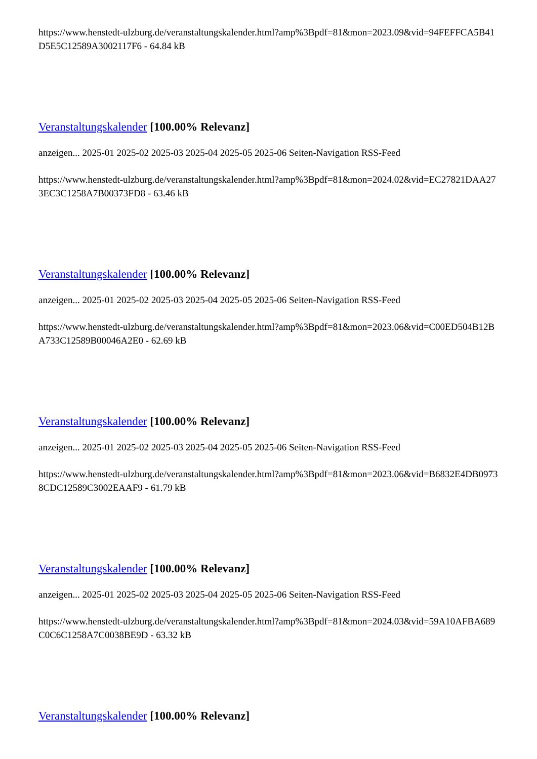https://www.henstedt-ulzburg.de/veranstaltungskalender.html?amp%3Bpdf=81&mon=2023.09&vid=94FEFFCA5B41D5E5C12589A3002117F6 - 64.84 kB
Veranstaltungskalender [100.00% Relevanz]
anzeigen... 2025-01 2025-02 2025-03 2025-04 2025-05 2025-06 Seiten-Navigation RSS-Feed
https://www.henstedt-ulzburg.de/veranstaltungskalender.html?amp%3Bpdf=81&mon=2024.02&vid=EC27821DAA273EC3C1258A7B00373FD8 - 63.46 kB
Veranstaltungskalender [100.00% Relevanz]
anzeigen... 2025-01 2025-02 2025-03 2025-04 2025-05 2025-06 Seiten-Navigation RSS-Feed
https://www.henstedt-ulzburg.de/veranstaltungskalender.html?amp%3Bpdf=81&mon=2023.06&vid=C00ED504B12BA733C12589B00046A2E0 - 62.69 kB
Veranstaltungskalender [100.00% Relevanz]
anzeigen... 2025-01 2025-02 2025-03 2025-04 2025-05 2025-06 Seiten-Navigation RSS-Feed
https://www.henstedt-ulzburg.de/veranstaltungskalender.html?amp%3Bpdf=81&mon=2023.06&vid=B6832E4DB09738CDC12589C3002EAAF9 - 61.79 kB
Veranstaltungskalender [100.00% Relevanz]
anzeigen... 2025-01 2025-02 2025-03 2025-04 2025-05 2025-06 Seiten-Navigation RSS-Feed
https://www.henstedt-ulzburg.de/veranstaltungskalender.html?amp%3Bpdf=81&mon=2024.03&vid=59A10AFBA689C0C6C1258A7C0038BE9D - 63.32 kB
Veranstaltungskalender [100.00% Relevanz]